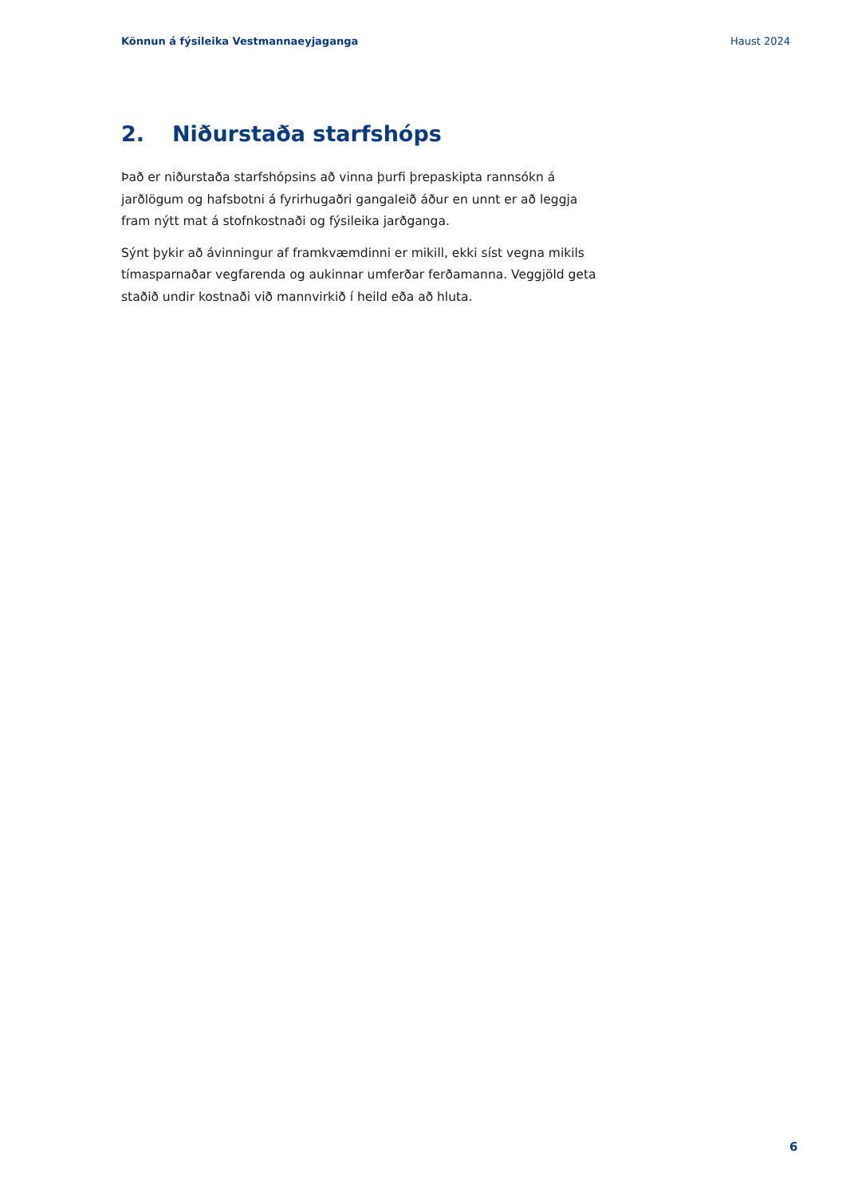Könnun á fýsileika Vestmannaeyjaganga Haust 2024
2. Niðurstaða starfshóps
Það er niðurstaða starfshópsins að vinna þurfi þrepaskipta rannsókn á jarðlögum og hafsbotni á fyrirhugaðri gangaleið áður en unnt er að leggja fram nýtt mat á stofnkostnaði og fýsileika jarðganga.
Sýnt þykir að ávinningur af framkvæmdinni er mikill, ekki síst vegna mikils tímasparnaðar vegfarenda og aukinnar umferðar ferðamanna. Veggjöld geta staðið undir kostnaði við mannvirkið í heild eða að hluta.
6